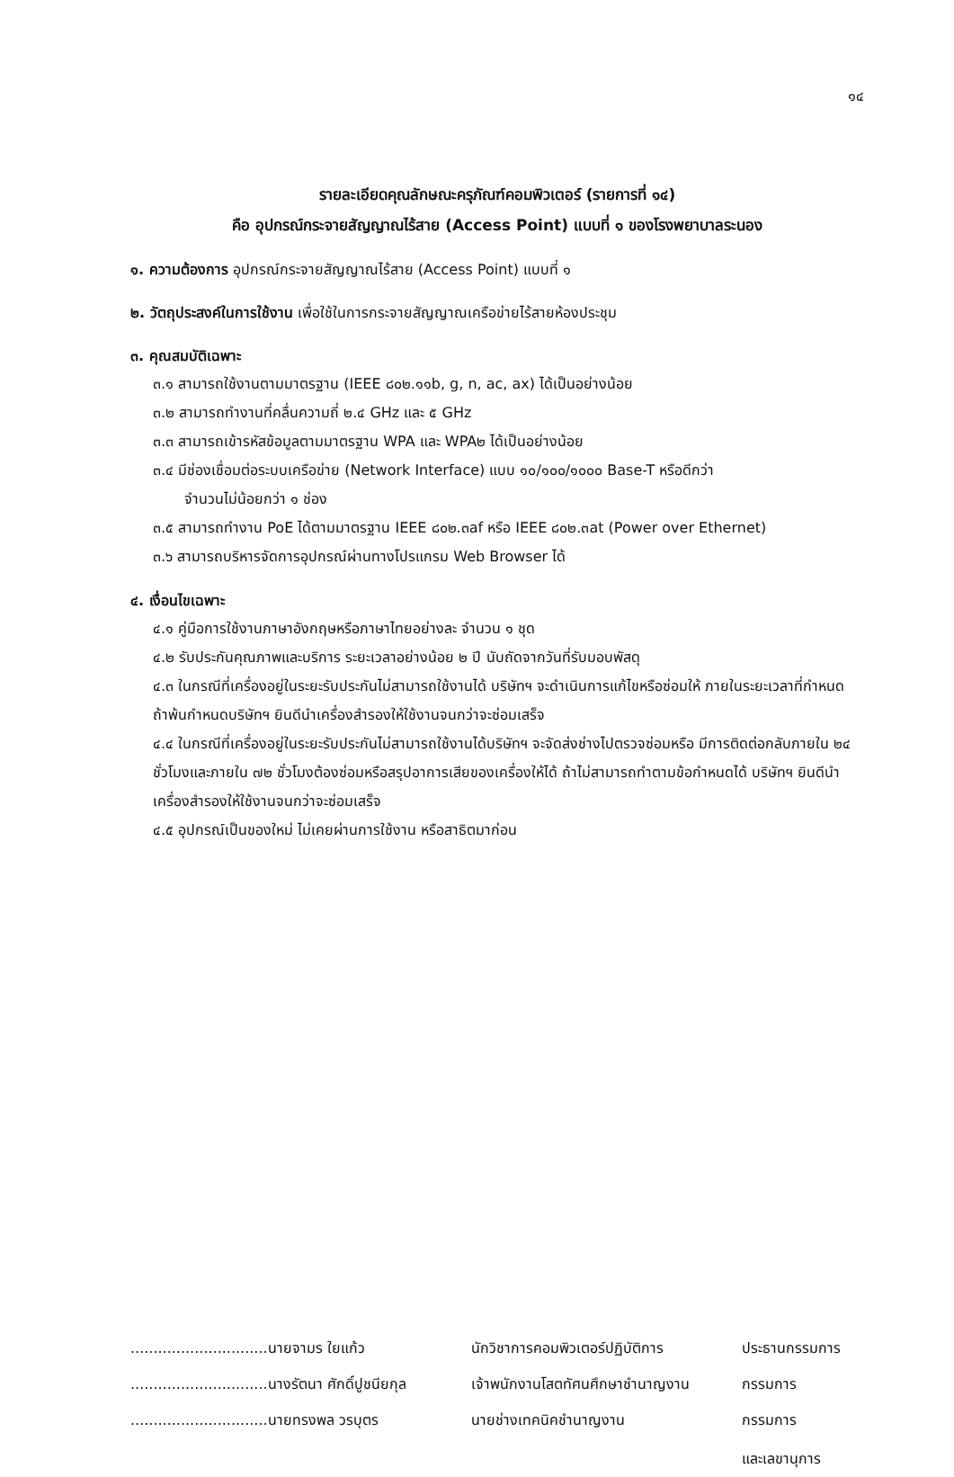๑๔
รายละเอียดคุณลักษณะครุภัณฑ์คอมพิวเตอร์ (รายการที่ ๑๔)
คือ อุปกรณ์กระจายสัญญาณไร้สาย (Access Point) แบบที่ ๑ ของโรงพยาบาลระนอง
๑. ความต้องการ อุปกรณ์กระจายสัญญาณไร้สาย (Access Point) แบบที่ ๑
๒. วัตถุประสงค์ในการใช้งาน เพื่อใช้ในการกระจายสัญญาณเครือข่ายไร้สายห้องประชุม
๓. คุณสมบัติเฉพาะ
๓.๑ สามารถใช้งานตามมาตรฐาน (IEEE ๘๐๒.๑๑b, g, n, ac, ax) ได้เป็นอย่างน้อย
๓.๒ สามารถทำงานที่คลื่นความถี่ ๒.๔ GHz และ ๕ GHz
๓.๓ สามารถเข้ารหัสข้อมูลตามมาตรฐาน WPA และ WPA๒ ได้เป็นอย่างน้อย
๓.๔ มีช่องเชื่อมต่อระบบเครือข่าย (Network Interface) แบบ ๑๐/๑๐๐/๑๐๐๐ Base-T หรือดีกว่า
จำนวนไม่น้อยกว่า ๑ ช่อง
๓.๕ สามารถทำงาน PoE ได้ตามมาตรฐาน IEEE ๘๐๒.๓af หรือ IEEE ๘๐๒.๓at (Power over Ethernet)
๓.๖ สามารถบริหารจัดการอุปกรณ์ผ่านทางโปรแกรม Web Browser ได้
๔. เงื่อนไขเฉพาะ
๔.๑ คู่มือการใช้งานภาษาอังกฤษหรือภาษาไทยอย่างละ จำนวน ๑ ชุด
๔.๒ รับประกันคุณภาพและบริการ ระยะเวลาอย่างน้อย ๒ ปี นับถัดจากวันที่รับมอบพัสดุ
๔.๓ ในกรณีที่เครื่องอยู่ในระยะรับประกันไม่สามารถใช้งานได้ บริษัทฯ จะดำเนินการแก้ไขหรือซ่อมให้ ภายในระยะเวลาที่กำหนด ถ้าพ้นกำหนดบริษัทฯ ยินดีนำเครื่องสำรองให้ใช้งานจนกว่าจะซ่อมเสร็จ
๔.๔ ในกรณีที่เครื่องอยู่ในระยะรับประกันไม่สามารถใช้งานได้บริษัทฯ จะจัดส่งช่างไปตรวจซ่อมหรือ มีการติดต่อกลับภายใน ๒๔ ชั่วโมงและภายใน ๗๒ ชั่วโมงต้องซ่อมหรือสรุปอาการเสียของเครื่องให้ได้ ถ้าไม่สามารถทำตามข้อกำหนดได้ บริษัทฯ ยินดีนำเครื่องสำรองให้ใช้งานจนกว่าจะซ่อมเสร็จ
๔.๕ อุปกรณ์เป็นของใหม่ ไม่เคยผ่านการใช้งาน หรือสาธิตมาก่อน
| ..............................นายจามร ใยแก้ว | นักวิชาการคอมพิวเตอร์ปฏิบัติการ | ประธานกรรมการ |
| ..............................นางรัตนา ศักดิ์ปูชนียกุล | เจ้าพนักงานโสตทัศนศึกษาชำนาญงาน | กรรมการ |
| ..............................นายทรงพล วรบุตร | นายช่างเทคนิคชำนาญงาน | กรรมการ และเลขานุการ |